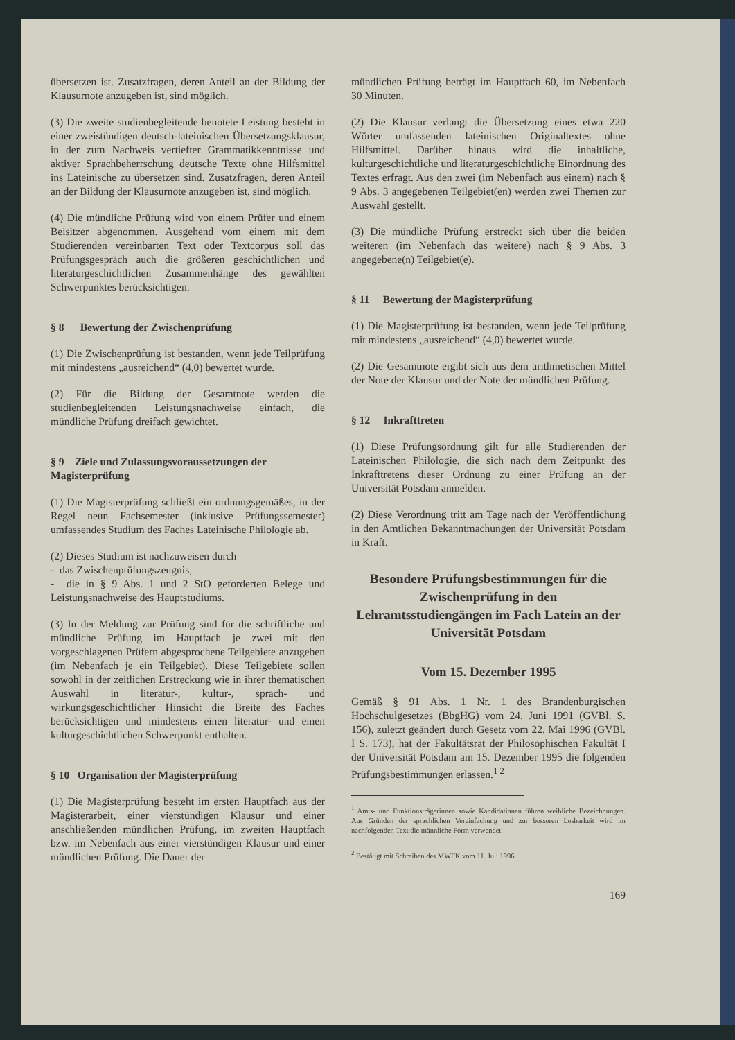übersetzen ist. Zusatzfragen, deren Anteil an der Bildung der Klausurnote anzugeben ist, sind möglich.
(3) Die zweite studienbegleitende benotete Leistung besteht in einer zweistündigen deutsch-lateinischen Übersetzungsklausur, in der zum Nachweis vertiefter Grammatikkenntnisse und aktiver Sprachbeherrschung deutsche Texte ohne Hilfsmittel ins Lateinische zu übersetzen sind. Zusatzfragen, deren Anteil an der Bildung der Klausurnote anzugeben ist, sind möglich.
(4) Die mündliche Prüfung wird von einem Prüfer und einem Beisitzer abgenommen. Ausgehend vom einem mit dem Studierenden vereinbarten Text oder Textcorpus soll das Prüfungsgespräch auch die größeren geschichtlichen und literaturgeschichtlichen Zusammenhänge des gewählten Schwerpunktes berücksichtigen.
§ 8 Bewertung der Zwischenprüfung
(1) Die Zwischenprüfung ist bestanden, wenn jede Teilprüfung mit mindestens „ausreichend“ (4,0) bewertet wurde.
(2) Für die Bildung der Gesamtnote werden die studienbegleitenden Leistungsnachweise einfach, die mündliche Prüfung dreifach gewichtet.
§ 9 Ziele und Zulassungsvoraussetzungen der Magisterprüfung
(1) Die Magisterprüfung schließt ein ordnungsgemäßes, in der Regel neun Fachsemester (inklusive Prüfungssemester) umfassendes Studium des Faches Lateinische Philologie ab.
(2) Dieses Studium ist nachzuweisen durch
- das Zwischenprüfungszeugnis,
- die in § 9 Abs. 1 und 2 StO geforderten Belege und Leistungsnachweise des Hauptstudiums.
(3) In der Meldung zur Prüfung sind für die schriftliche und mündliche Prüfung im Hauptfach je zwei mit den vorgeschlagenen Prüfern abgesprochene Teilgebiete anzugeben (im Nebenfach je ein Teilgebiet). Diese Teilgebiete sollen sowohl in der zeitlichen Erstreckung wie in ihrer thematischen Auswahl in literatur-, kultur-, sprach- und wirkungsgeschichtlicher Hinsicht die Breite des Faches berücksichtigen und mindestens einen literatur- und einen kulturgeschichtlichen Schwerpunkt enthalten.
§ 10 Organisation der Magisterprüfung
(1) Die Magisterprüfung besteht im ersten Hauptfach aus der Magisterarbeit, einer vierstündigen Klausur und einer anschließenden mündlichen Prüfung, im zweiten Hauptfach bzw. im Nebenfach aus einer vierstündigen Klausur und einer mündlichen Prüfung. Die Dauer der
mündlichen Prüfung beträgt im Hauptfach 60, im Nebenfach 30 Minuten.
(2) Die Klausur verlangt die Übersetzung eines etwa 220 Wörter umfassenden lateinischen Originaltextes ohne Hilfsmittel. Darüber hinaus wird die inhaltliche, kulturgeschichtliche und literaturgeschichtliche Einordnung des Textes erfragt. Aus den zwei (im Nebenfach aus einem) nach § 9 Abs. 3 angegebenen Teilgebiet(en) werden zwei Themen zur Auswahl gestellt.
(3) Die mündliche Prüfung erstreckt sich über die beiden weiteren (im Nebenfach das weitere) nach § 9 Abs. 3 angegebene(n) Teilgebiet(e).
§ 11 Bewertung der Magisterprüfung
(1) Die Magisterprüfung ist bestanden, wenn jede Teilprüfung mit mindestens „ausreichend“ (4,0) bewertet wurde.
(2) Die Gesamtnote ergibt sich aus dem arithmetischen Mittel der Note der Klausur und der Note der mündlichen Prüfung.
§ 12 Inkrafttreten
(1) Diese Prüfungsordnung gilt für alle Studierenden der Lateinischen Philologie, die sich nach dem Zeitpunkt des Inkrafttretens dieser Ordnung zu einer Prüfung an der Universität Potsdam anmelden.
(2) Diese Verordnung tritt am Tage nach der Veröffentlichung in den Amtlichen Bekanntmachungen der Universität Potsdam in Kraft.
Besondere Prüfungsbestimmungen für die Zwischenprüfung in den Lehramtsstudiengängen im Fach Latein an der Universität Potsdam
Vom 15. Dezember 1995
Gemäß § 91 Abs. 1 Nr. 1 des Brandenburgischen Hochschulgesetzes (BbgHG) vom 24. Juni 1991 (GVBl. S. 156), zuletzt geändert durch Gesetz vom 22. Mai 1996 (GVBl. I S. 173), hat der Fakultätsrat der Philosophischen Fakultät I der Universität Potsdam am 15. Dezember 1995 die folgenden Prüfungsbestimmungen erlassen.<sup>1 2</sup>
<sup>1</sup> Amts- und Funktionsträgerinnen sowie Kandidatinnen führen weibliche Bezeichnungen. Aus Gründen der sprachlichen Vereinfachung und zur besseren Lesbarkeit wird im nachfolgenden Text die männliche Form verwendet.
<sup>2</sup> Bestätigt mit Schreiben des MWFK vom 11. Juli 1996
169